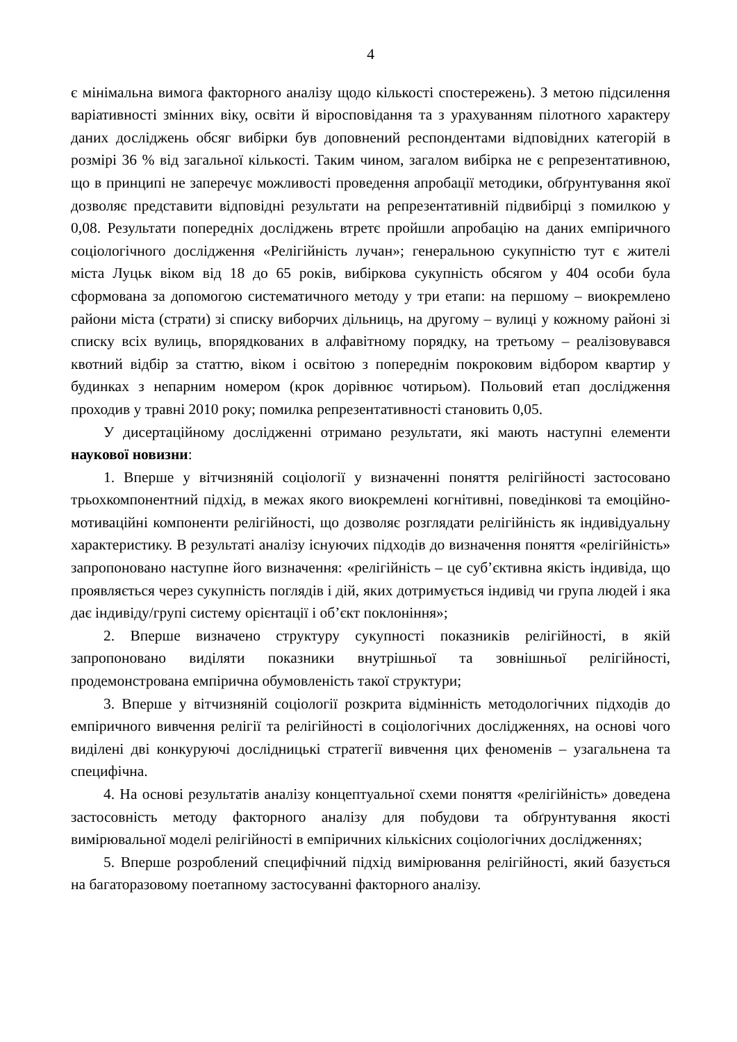4
є мінімальна вимога факторного аналізу щодо кількості спостережень). З метою підсилення варіативності змінних віку, освіти й віросповідання та з урахуванням пілотного характеру даних досліджень обсяг вибірки був доповнений респондентами відповідних категорій в розмірі 36 % від загальної кількості. Таким чином, загалом вибірка не є репрезентативною, що в принципі не заперечує можливості проведення апробації методики, обґрунтування якої дозволяє представити відповідні результати на репрезентативній підвибірці з помилкою у 0,08. Результати попередніх досліджень втретє пройшли апробацію на даних емпіричного соціологічного дослідження «Релігійність лучан»; генеральною сукупністю тут є жителі міста Луцьк віком від 18 до 65 років, вибіркова сукупність обсягом у 404 особи була сформована за допомогою систематичного методу у три етапи: на першому – виокремлено райони міста (страти) зі списку виборчих дільниць, на другому – вулиці у кожному районі зі списку всіх вулиць, впорядкованих в алфавітному порядку, на третьому – реалізовувався квотний відбір за статтю, віком і освітою з попереднім покроковим відбором квартир у будинках з непарним номером (крок дорівнює чотирьом). Польовий етап дослідження проходив у травні 2010 року; помилка репрезентативності становить 0,05.
У дисертаційному дослідженні отримано результати, які мають наступні елементи наукової новизни:
1. Вперше у вітчизняній соціології у визначенні поняття релігійності застосовано трьохкомпонентний підхід, в межах якого виокремлені когнітивні, поведінкові та емоційно-мотиваційні компоненти релігійності, що дозволяє розглядати релігійність як індивідуальну характеристику. В результаті аналізу існуючих підходів до визначення поняття «релігійність» запропоновано наступне його визначення: «релігійність – це суб’єктивна якість індивіда, що проявляється через сукупність поглядів і дій, яких дотримується індивід чи група людей і яка дає індивіду/групі систему орієнтації і об’єкт поклоніння»;
2. Вперше визначено структуру сукупності показників релігійності, в якій запропоновано виділяти показники внутрішньої та зовнішньої релігійності, продемонстрована емпірична обумовленість такої структури;
3. Вперше у вітчизняній соціології розкрита відмінність методологічних підходів до емпіричного вивчення релігії та релігійності в соціологічних дослідженнях, на основі чого виділені дві конкуруючі дослідницькі стратегії вивчення цих феноменів – узагальнена та специфічна.
4. На основі результатів аналізу концептуальної схеми поняття «релігійність» доведена застосовність методу факторного аналізу для побудови та обґрунтування якості вимірювальної моделі релігійності в емпіричних кількісних соціологічних дослідженнях;
5. Вперше розроблений специфічний підхід вимірювання релігійності, який базується на багаторазовому поетапному застосуванні факторного аналізу.